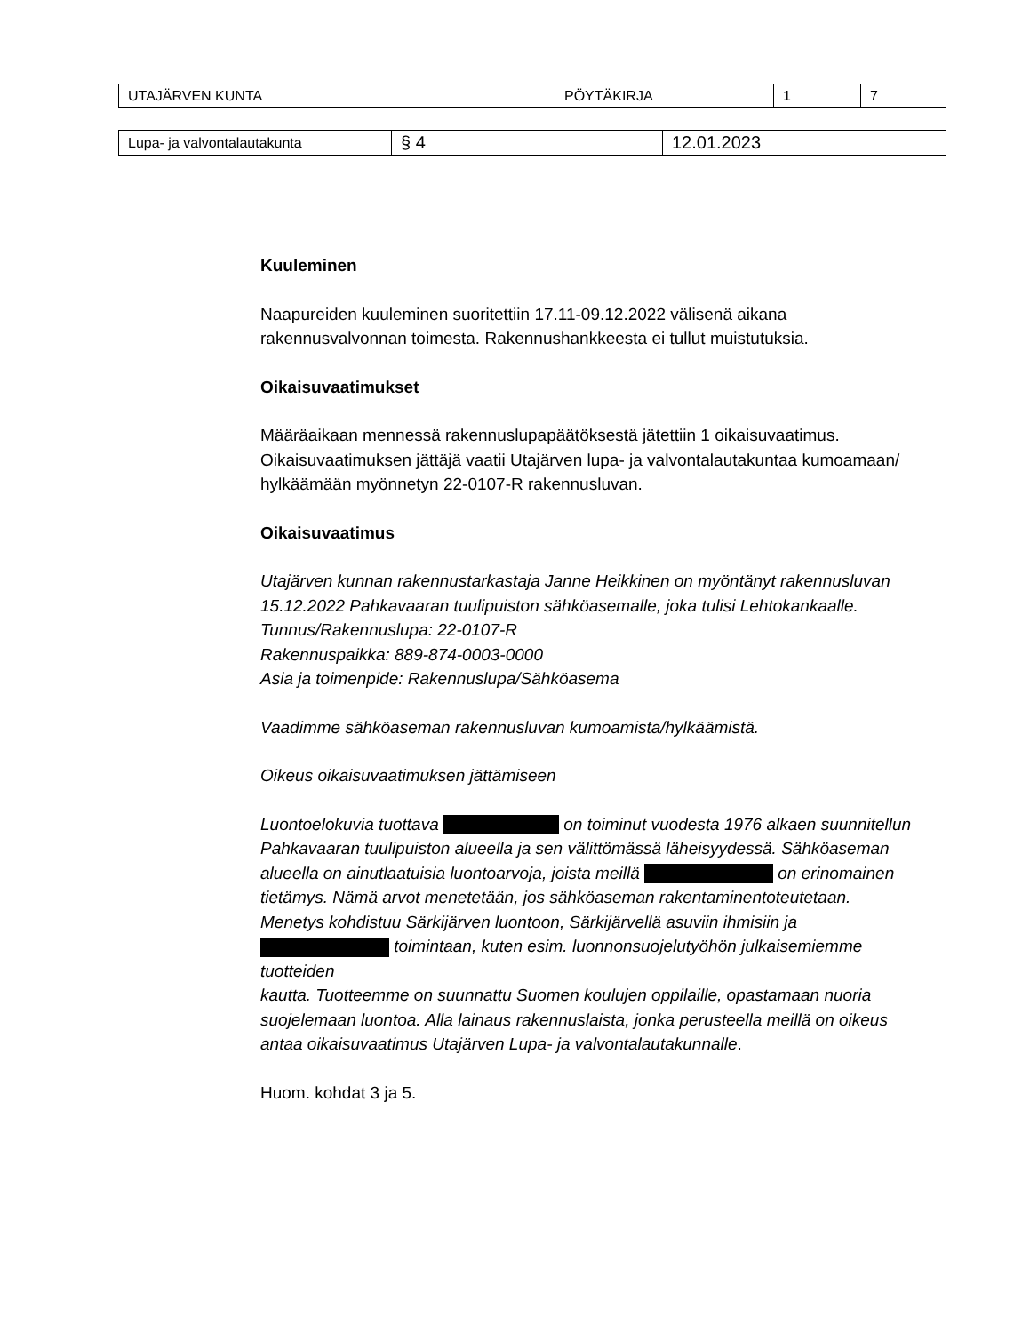| UTAJÄRVEN KUNTA | PÖYTÄKIRJA | 1 | 7 |
| Lupa- ja valvontalautakunta | § 4 | 12.01.2023 |
Kuuleminen
Naapureiden kuuleminen suoritettiin 17.11-09.12.2022 välisenä aikana rakennusvalvonnan toimesta. Rakennushankkeesta ei tullut muistutuksia.
Oikaisuvaatimukset
Määräaikaan mennessä rakennuslupapäätöksestä jätettiin 1 oikaisuvaatimus. Oikaisuvaatimuksen jättäjä vaatii Utajärven lupa- ja valvontalautakuntaa kumoamaan/ hylkäämään myönnetyn 22-0107-R rakennusluvan.
Oikaisuvaatimus
Utajärven kunnan rakennustarkastaja Janne Heikkinen on myöntänyt rakennusluvan 15.12.2022 Pahkavaaran tuulipuiston sähköasemalle, joka tulisi Lehtokankaalle.
Tunnus/Rakennuslupa: 22-0107-R
Rakennuspaikka: 889-874-0003-0000
Asia ja toimenpide: Rakennuslupa/Sähköasema
Vaadimme sähköaseman rakennusluvan kumoamista/hylkäämistä.
Oikeus oikaisuvaatimuksen jättämiseen
Luontoelokuvia tuottava on toiminut vuodesta 1976 alkaen suunnitellun Pahkavaaran tuulipuiston alueella ja sen välittömässä läheisyydessä. Sähköaseman alueella on ainutlaatuisia luontoarvoja, joista meillä on erinomainen tietämys. Nämä arvot menetetään, jos sähköaseman rakentaminentoteutetaan. Menetys kohdistuu Särkijärven luontoon, Särkijärvellä asuviin ihmisiin ja toimintaan, kuten esim. luonnonsuojelutyöhön julkaisemiemme tuotteiden
kautta. Tuotteemme on suunnattu Suomen koulujen oppilaille, opastamaan nuoria suojelemaan luontoa. Alla lainaus rakennuslaista, jonka perusteella meillä on oikeus antaa oikaisuvaatimus Utajärven Lupa- ja valvontalautakunnalle.
Huom. kohdat 3 ja 5.